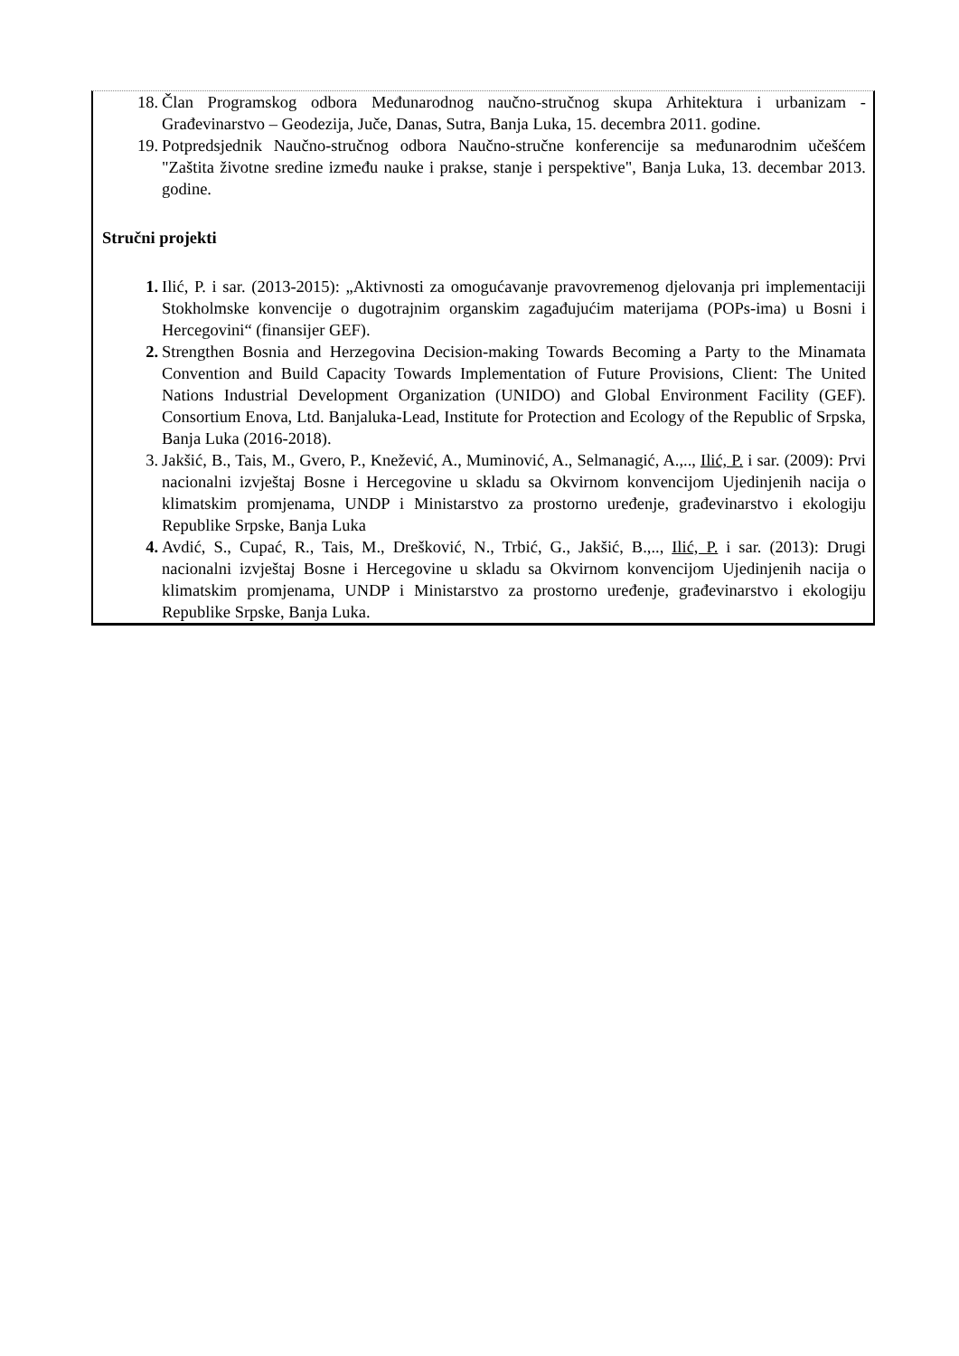18. Član Programskog odbora Međunarodnog naučno-stručnog skupa Arhitektura i urbanizam - Građevinarstvo – Geodezija, Juče, Danas, Sutra, Banja Luka, 15. decembra 2011. godine.
19. Potpredsjednik Naučno-stručnog odbora Naučno-stručne konferencije sa međunarodnim učešćem "Zaštita životne sredine između nauke i prakse, stanje i perspektive", Banja Luka, 13. decembar 2013. godine.
Stručni projekti
1. Ilić, P. i sar. (2013-2015): „Aktivnosti za omogućavanje pravovremenog djelovanja pri implementaciji Stokholmske konvencije o dugotrajnim organskim zagađujućim materijama (POPs-ima) u Bosni i Hercegovini“ (finansijer GEF).
2. Strengthen Bosnia and Herzegovina Decision-making Towards Becoming a Party to the Minamata Convention and Build Capacity Towards Implementation of Future Provisions, Client: The United Nations Industrial Development Organization (UNIDO) and Global Environment Facility (GEF). Consortium Enova, Ltd. Banjaluka-Lead, Institute for Protection and Ecology of the Republic of Srpska, Banja Luka (2016-2018).
3. Jakšić, B., Tais, M., Gvero, P., Knežević, A., Muminović, A., Selmanagić, A.,.., Ilić, P. i sar. (2009): Prvi nacionalni izvještaj Bosne i Hercegovine u skladu sa Okvirnom konvencijom Ujedinjenih nacija o klimatskim promjenama, UNDP i Ministarstvo za prostorno uređenje, građevinarstvo i ekologiju Republike Srpske, Banja Luka
4. Avdić, S., Cupać, R., Tais, M., Drešković, N., Trbić, G., Jakšić, B.,.., Ilić, P. i sar. (2013): Drugi nacionalni izvještaj Bosne i Hercegovine u skladu sa Okvirnom konvencijom Ujedinjenih nacija o klimatskim promjenama, UNDP i Ministarstvo za prostorno uređenje, građevinarstvo i ekologiju Republike Srpske, Banja Luka.